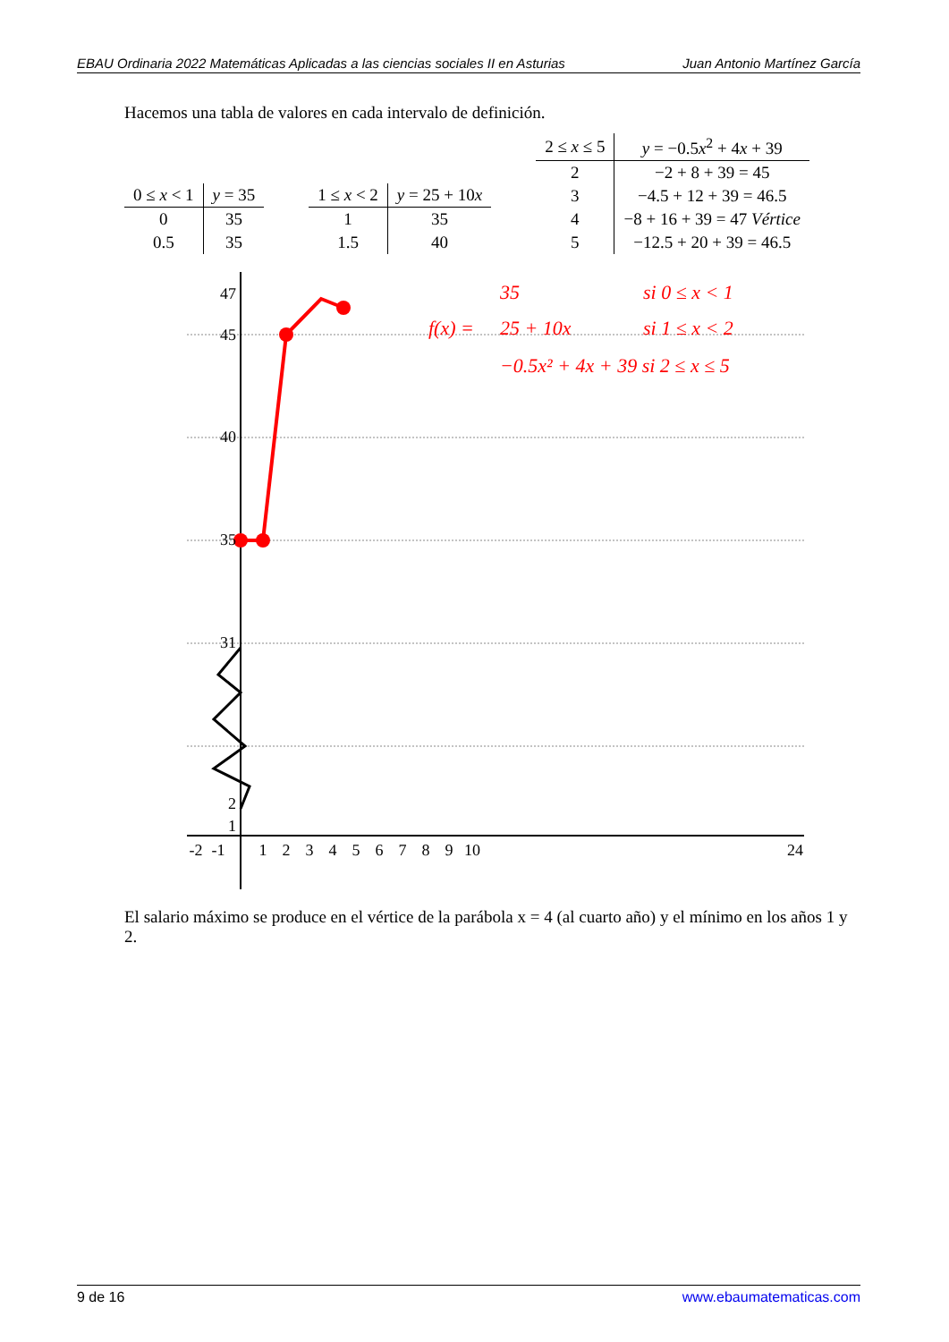EBAU Ordinaria 2022 Matemáticas Aplicadas a las ciencias sociales II en Asturias Juan Antonio Martínez García
Hacemos una tabla de valores en cada intervalo de definición.
| 0 ≤ x < 1 | y = 35 |
| --- | --- |
| 0 | 35 |
| 0.5 | 35 |
| 1 ≤ x < 2 | y = 25 + 10 x |
| --- | --- |
| 1 | 35 |
| 1.5 | 40 |
| 2 ≤ x ≤ 5 | y = −0.5 x<sup>2</sup> + 4 x + 39 |
| --- | --- |
| 2 | −2 + 8 + 39 = 45 |
| 3 | −4.5 + 12 + 39 = 46.5 |
| 4 | −8 + 16 + 39 = 47 Vértice |
| 5 | −12.5 + 20 + 39 = 46.5 |
47
45
40
35
31
2
1
-2
-1
1
2
3
4
5
6
7
8
9
10
24
f(x) =
35
si 0 ≤ x < 1
25 + 10x
si 1 ≤ x < 2
−0.5x² + 4x + 39 si 2 ≤ x ≤ 5
El salario máximo se produce en el vértice de la parábola x = 4 (al cuarto año) y el mínimo en los años 1 y 2.
9 de 16 www.ebaumatematicas.com